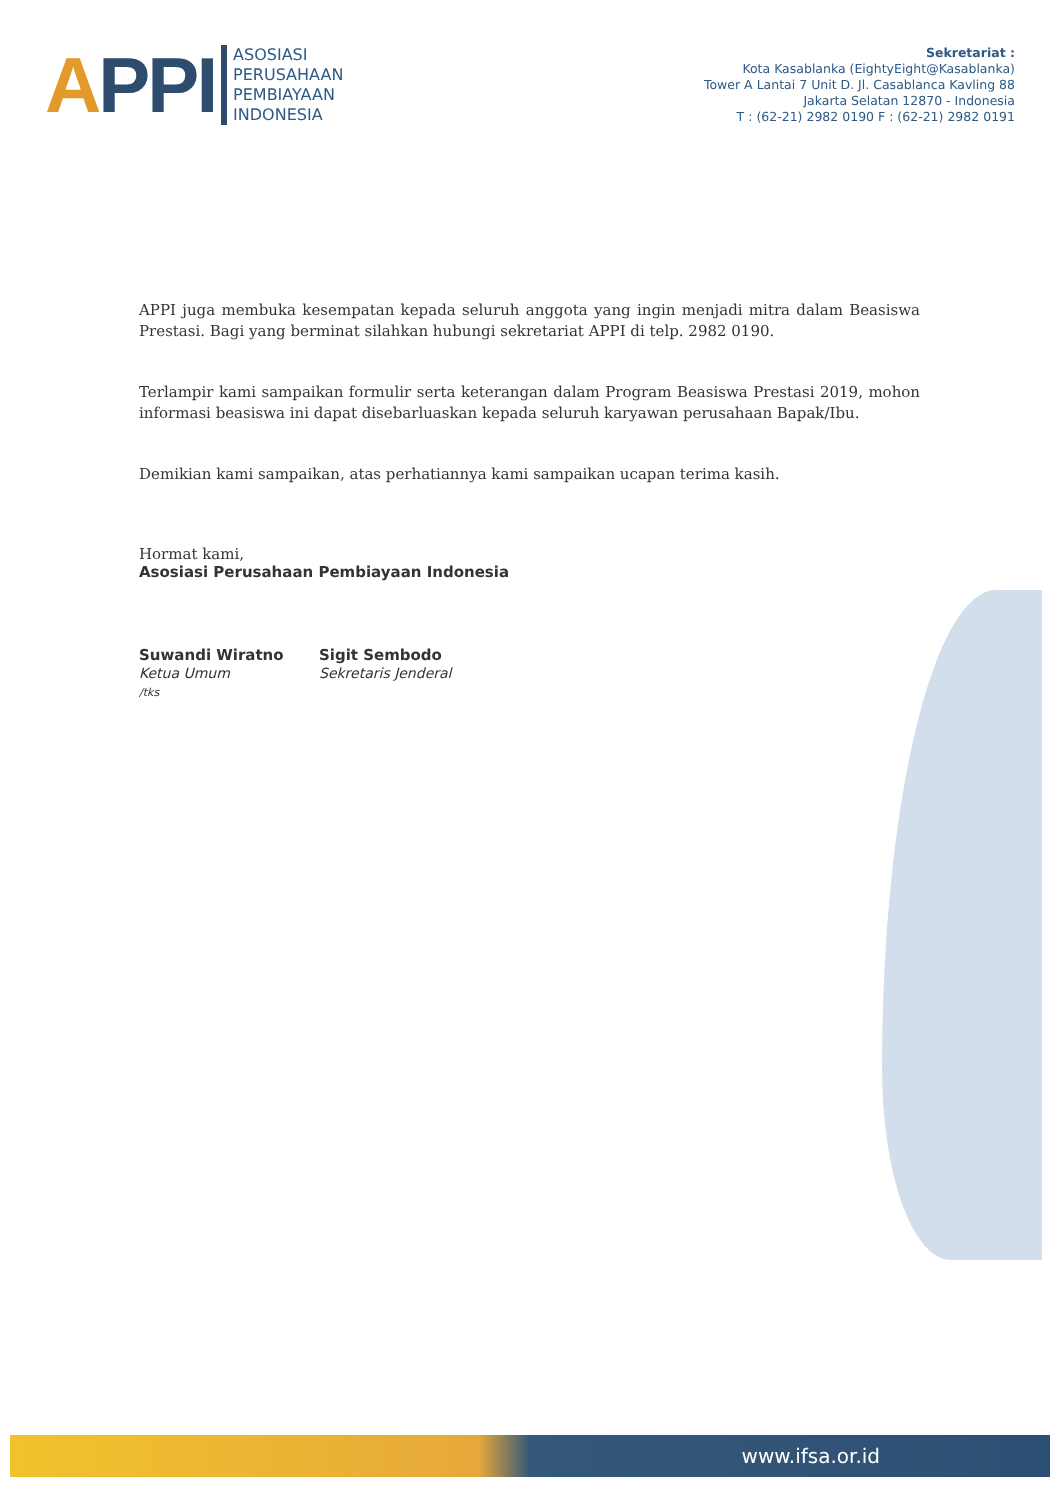APPI
ASOSIASI
PERUSAHAAN
PEMBIAYAAN
INDONESIA
Sekretariat :
Kota Kasablanka (EightyEight@Kasablanka)
Tower A Lantai 7 Unit D. Jl. Casablanca Kavling 88
Jakarta Selatan 12870 - Indonesia
T : (62-21) 2982 0190 F : (62-21) 2982 0191
APPI juga membuka kesempatan kepada seluruh anggota yang ingin menjadi mitra dalam Beasiswa Prestasi. Bagi yang berminat silahkan hubungi sekretariat APPI di telp. 2982 0190.
Terlampir kami sampaikan formulir serta keterangan dalam Program Beasiswa Prestasi 2019, mohon informasi beasiswa ini dapat disebarluaskan kepada seluruh karyawan perusahaan Bapak/Ibu.
Demikian kami sampaikan, atas perhatiannya kami sampaikan ucapan terima kasih.
Hormat kami,
Asosiasi Perusahaan Pembiayaan Indonesia
Suwandi Wiratno
Ketua Umum
/tks
Sigit Sembodo
Sekretaris Jenderal
www.ifsa.or.id